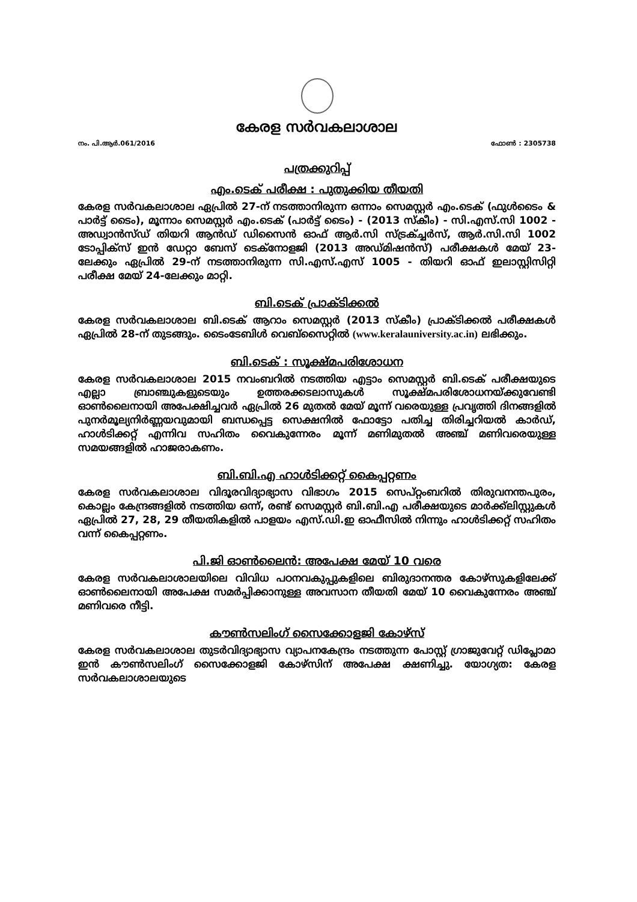കേരള സർവകലാശാല
നം. പി.ആർ.061/2016 ഫോൺ : 2305738
പത്രക്കുറിപ്പ്
എം.ടെക് പരീക്ഷ : പുതുക്കിയ തീയതി
കേരള സർവകലാശാല ഏപ്രിൽ 27-ന് നടത്താനിരുന്ന ഒന്നാം സെമസ്റ്റർ എം.ടെക് (ഫുൾടൈം & പാർട്ട് ടൈം), മൂന്നാം സെമസ്റ്റർ എം.ടെക് (പാർട്ട് ടൈം) - (2013 സ്കീം) - സി.എസ്.സി 1002 - അഡ്വാൻസ്ഡ് തിയറി ആൻഡ് ഡിസൈൻ ഓഫ് ആർ.സി സ്ട്രക്ച്ചർസ്, ആർ.സി.സി 1002 ടോപ്പിക്സ് ഇൻ ഡേറ്റാ ബേസ് ടെക്നോളജി (2013 അഡ്മിഷൻസ്) പരീക്ഷകൾ മേയ് 23-ലേക്കും ഏപ്രിൽ 29-ന് നടത്താനിരുന്ന സി.എസ്.എസ് 1005 - തിയറി ഓഫ് ഇലാസ്റ്റിസിറ്റി പരീക്ഷ മേയ് 24-ലേക്കും മാറ്റി.
ബി.ടെക് പ്രാക്ടിക്കൽ
കേരള സർവകലാശാല ബി.ടെക് ആറാം സെമസ്റ്റർ (2013 സ്കീം) പ്രാക്ടിക്കൽ പരീക്ഷകൾ ഏപ്രിൽ 28-ന് തുടങ്ങും. ടൈംടേബിൾ വെബ്സൈറ്റിൽ (www.keralauniversity.ac.in) ലഭിക്കും.
ബി.ടെക് : സൂക്ഷ്മപരിശോധന
കേരള സർവകലാശാല 2015 നവംബറിൽ നടത്തിയ എട്ടാം സെമസ്റ്റർ ബി.ടെക് പരീക്ഷയുടെ എല്ലാ ബ്രാഞ്ചുകളുടെയും ഉത്തരക്കടലാസുകൾ സൂക്ഷ്മപരിശോധനയ്ക്കുവേണ്ടി ഓൺലൈനായി അപേക്ഷിച്ചവർ ഏപ്രിൽ 26 മുതൽ മേയ് മൂന്ന് വരെയുള്ള പ്രവൃത്തി ദിനങ്ങളിൽ പുനർമൂല്യനിർണ്ണയവുമായി ബന്ധപ്പെട്ട സെക്ഷനിൽ ഫോട്ടോ പതിച്ച തിരിച്ചറിയൽ കാർഡ്, ഹാൾടിക്കറ്റ് എന്നിവ സഹിതം വൈകുന്നേരം മൂന്ന് മണിമുതൽ അഞ്ച് മണിവരെയുള്ള സമയങ്ങളിൽ ഹാജരാകണം.
ബി.ബി.എ ഹാൾടിക്കറ്റ് കൈപ്പറ്റണം
കേരള സർവകലാശാല വിദൂരവിദ്യാഭ്യാസ വിഭാഗം 2015 സെപ്റ്റംബറിൽ തിരുവനന്തപുരം, കൊല്ലം കേന്ദ്രങ്ങളിൽ നടത്തിയ ഒന്ന്, രണ്ട് സെമസ്റ്റർ ബി.ബി.എ പരീക്ഷയുടെ മാർക്ക്ലിസ്റ്റുകൾ ഏപ്രിൽ 27, 28, 29 തീയതികളിൽ പാളയം എസ്.ഡി.ഇ ഓഫീസിൽ നിന്നും ഹാൾടിക്കറ്റ് സഹിതം വന്ന് കൈപ്പറ്റണം.
പി.ജി ഓൺലൈൻ: അപേക്ഷ മേയ് 10 വരെ
കേരള സർവകലാശാലയിലെ വിവിധ പഠനവകുപ്പുകളിലെ ബിരുദാനന്തര കോഴ്സുകളിലേക്ക് ഓൺലൈനായി അപേക്ഷ സമർപ്പിക്കാനുള്ള അവസാന തീയതി മേയ് 10 വൈകുന്നേരം അഞ്ച് മണിവരെ നീട്ടി.
കൗൺസലിംഗ് സൈക്കോളജി കോഴ്സ്
കേരള സർവകലാശാല തുടർവിദ്യാഭ്യാസ വ്യാപനകേന്ദ്രം നടത്തുന്ന പോസ്റ്റ് ഗ്രാജുവേറ്റ് ഡിപ്ലോമാ ഇൻ കൗൺസലിംഗ് സൈക്കോളജി കോഴ്സിന് അപേക്ഷ ക്ഷണിച്ചു. യോഗ്യത: കേരള സർവകലാശാലയുടെ